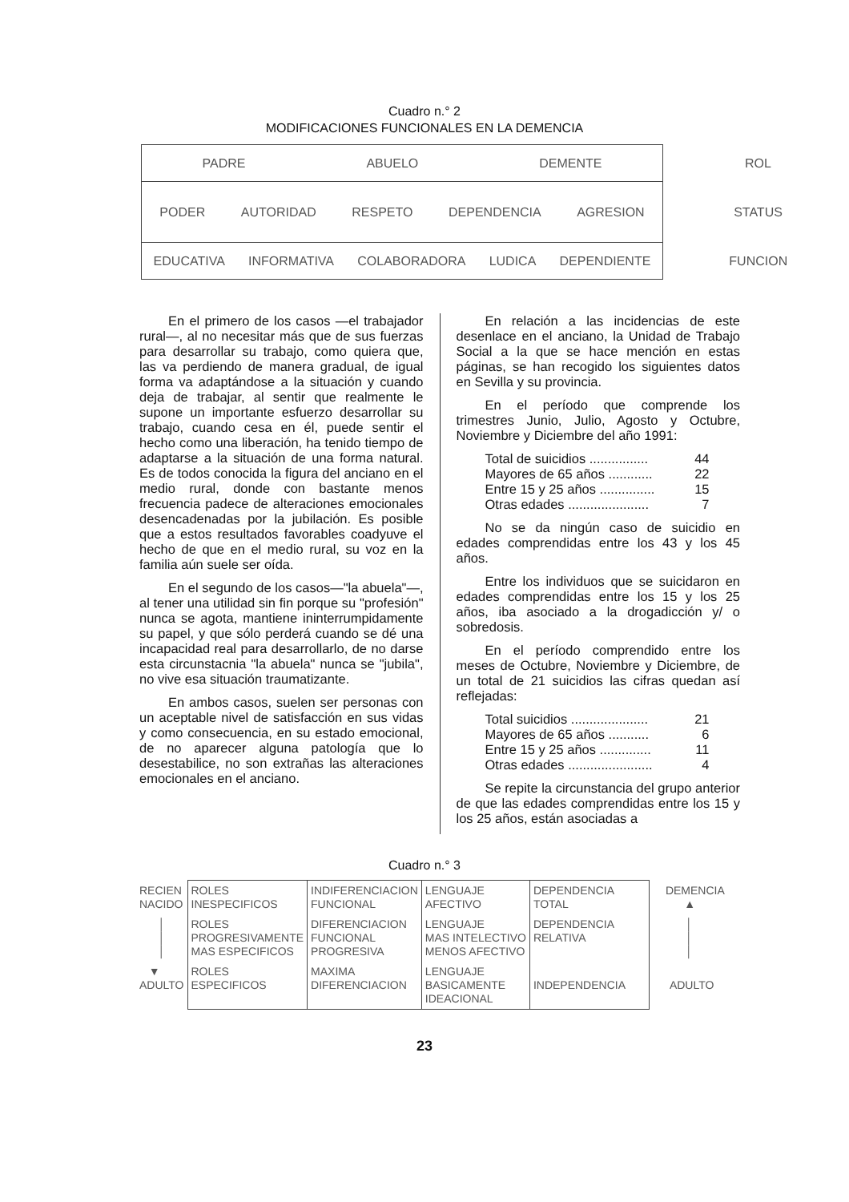Cuadro n.° 2
MODIFICACIONES FUNCIONALES EN LA DEMENCIA
| PADRE ABUELO DEMENTE | ROL |
| PODER AUTORIDAD RESPETO DEPENDENCIA AGRESION | STATUS |
| EDUCATIVA INFORMATIVA COLABORADORA LUDICA DEPENDIENTE | FUNCION |
En el primero de los casos —el trabajador rural—, al no necesitar más que de sus fuerzas para desarrollar su trabajo, como quiera que, las va perdiendo de manera gradual, de igual forma va adaptándose a la situación y cuando deja de trabajar, al sentir que realmente le supone un importante esfuerzo desarrollar su trabajo, cuando cesa en él, puede sentir el hecho como una liberación, ha tenido tiempo de adaptarse a la situación de una forma natural. Es de todos conocida la figura del anciano en el medio rural, donde con bastante menos frecuencia padece de alteraciones emocionales desencadenadas por la jubilación. Es posible que a estos resultados favorables coadyuve el hecho de que en el medio rural, su voz en la familia aún suele ser oída.
En el segundo de los casos—"la abuela"—, al tener una utilidad sin fin porque su "profesión" nunca se agota, mantiene ininterrumpidamente su papel, y que sólo perderá cuando se dé una incapacidad real para desarrollarlo, de no darse esta circunstacnia "la abuela" nunca se "jubila", no vive esa situación traumatizante.
En ambos casos, suelen ser personas con un aceptable nivel de satisfacción en sus vidas y como consecuencia, en su estado emocional, de no aparecer alguna patología que lo desestabilice, no son extrañas las alteraciones emocionales en el anciano.
En relación a las incidencias de este desenlace en el anciano, la Unidad de Trabajo Social a la que se hace mención en estas páginas, se han recogido los siguientes datos en Sevilla y su provincia.
En el período que comprende los trimestres Junio, Julio, Agosto y Octubre, Noviembre y Diciembre del año 1991:
Total de suicidios ................ 44
Mayores de 65 años ............ 22
Entre 15 y 25 años ............... 15
Otras edades ...................... 7
No se da ningún caso de suicidio en edades comprendidas entre los 43 y los 45 años.
Entre los individuos que se suicidaron en edades comprendidas entre los 15 y los 25 años, iba asociado a la drogadicción y/ o sobredosis.
En el período comprendido entre los meses de Octubre, Noviembre y Diciembre, de un total de 21 suicidios las cifras quedan así reflejadas:
Total suicidios ..................... 21
Mayores de 65 años ........... 6
Entre 15 y 25 años .............. 11
Otras edades ....................... 4
Se repite la circunstancia del grupo anterior de que las edades comprendidas entre los 15 y los 25 años, están asociadas a
Cuadro n.° 3
| RECIEN NACIDO | ROLES INESPECIFICOS | INDIFERENCIACION FUNCIONAL | LENGUAJE AFECTIVO | DEPENDENCIA TOTAL | DEMENCIA ▲ |
| │ │ │ | ROLES PROGRESIVAMENTE MAS ESPECIFICOS | DIFERENCIACION FUNCIONAL PROGRESIVA | LENGUAJE MAS INTELECTIVO MENOS AFECTIVO | DEPENDENCIA RELATIVA | │ │ │ |
| ▼ ADULTO | ROLES ESPECIFICOS | MAXIMA DIFERENCIACION | LENGUAJE BASICAMENTE IDEACIONAL | INDEPENDENCIA | ADULTO |
23